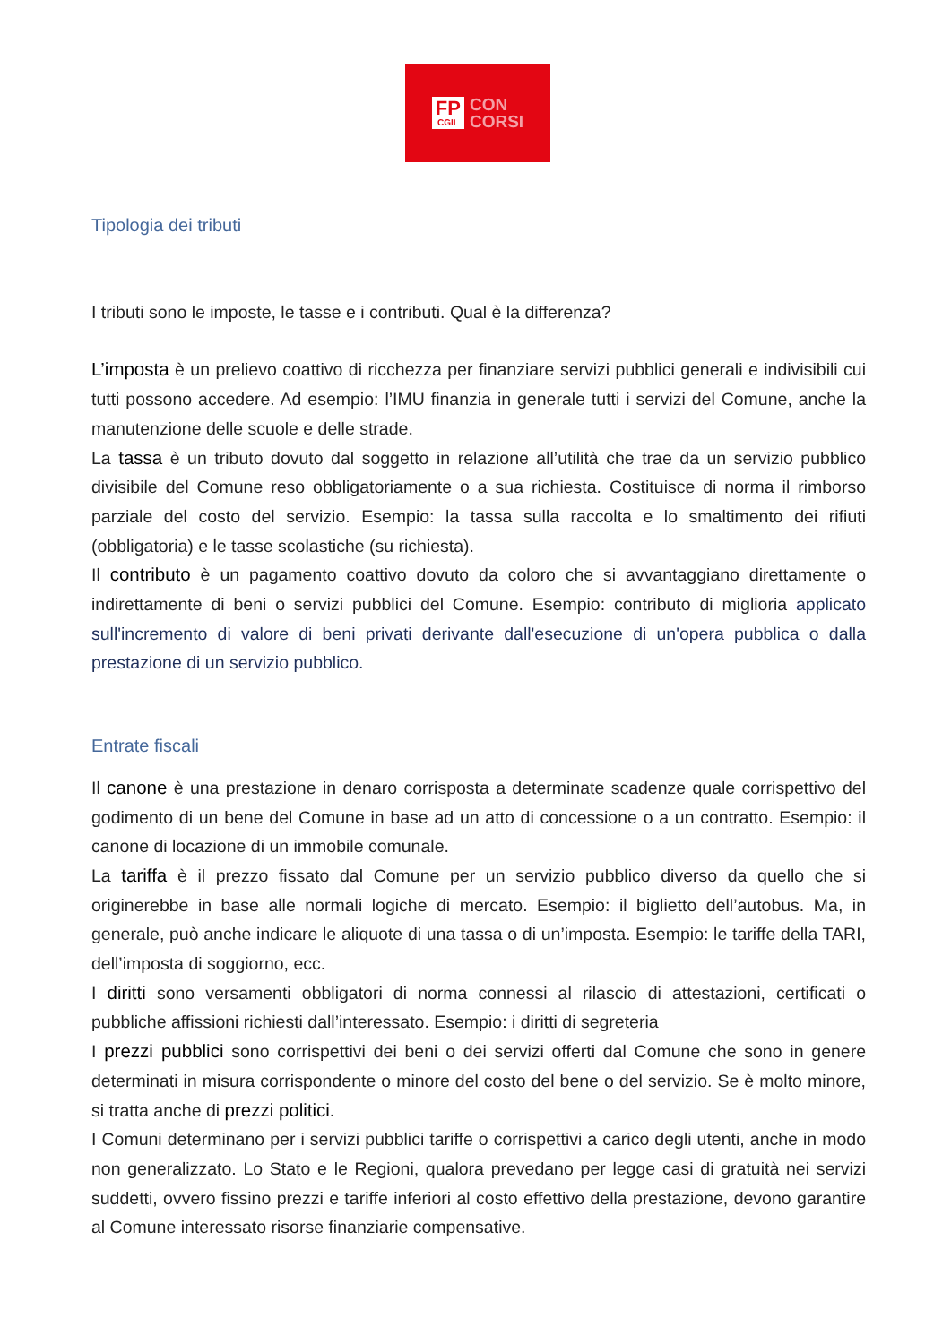FP
CGIL
CON
CORSI
Tipologia dei tributi
I tributi sono le imposte, le tasse e i contributi. Qual è la differenza?
L’imposta è un prelievo coattivo di ricchezza per finanziare servizi pubblici generali e indivisibili cui tutti possono accedere. Ad esempio: l’IMU finanzia in generale tutti i servizi del Comune, anche la manutenzione delle scuole e delle strade.
La tassa è un tributo dovuto dal soggetto in relazione all’utilità che trae da un servizio pubblico divisibile del Comune reso obbligatoriamente o a sua richiesta. Costituisce di norma il rimborso parziale del costo del servizio. Esempio: la tassa sulla raccolta e lo smaltimento dei rifiuti (obbligatoria) e le tasse scolastiche (su richiesta).
Il contributo è un pagamento coattivo dovuto da coloro che si avvantaggiano direttamente o indirettamente di beni o servizi pubblici del Comune. Esempio: contributo di miglioria applicato sull'incremento di valore di beni privati derivante dall'esecuzione di un'opera pubblica o dalla prestazione di un servizio pubblico.
Entrate fiscali
Il canone è una prestazione in denaro corrisposta a determinate scadenze quale corrispettivo del godimento di un bene del Comune in base ad un atto di concessione o a un contratto. Esempio: il canone di locazione di un immobile comunale.
La tariffa è il prezzo fissato dal Comune per un servizio pubblico diverso da quello che si originerebbe in base alle normali logiche di mercato. Esempio: il biglietto dell’autobus. Ma, in generale, può anche indicare le aliquote di una tassa o di un’imposta. Esempio: le tariffe della TARI, dell’imposta di soggiorno, ecc.
I diritti sono versamenti obbligatori di norma connessi al rilascio di attestazioni, certificati o pubbliche affissioni richiesti dall’interessato. Esempio: i diritti di segreteria
I prezzi pubblici sono corrispettivi dei beni o dei servizi offerti dal Comune che sono in genere determinati in misura corrispondente o minore del costo del bene o del servizio. Se è molto minore, si tratta anche di prezzi politici.
I Comuni determinano per i servizi pubblici tariffe o corrispettivi a carico degli utenti, anche in modo non generalizzato. Lo Stato e le Regioni, qualora prevedano per legge casi di gratuità nei servizi suddetti, ovvero fissino prezzi e tariffe inferiori al costo effettivo della prestazione, devono garantire al Comune interessato risorse finanziarie compensative.